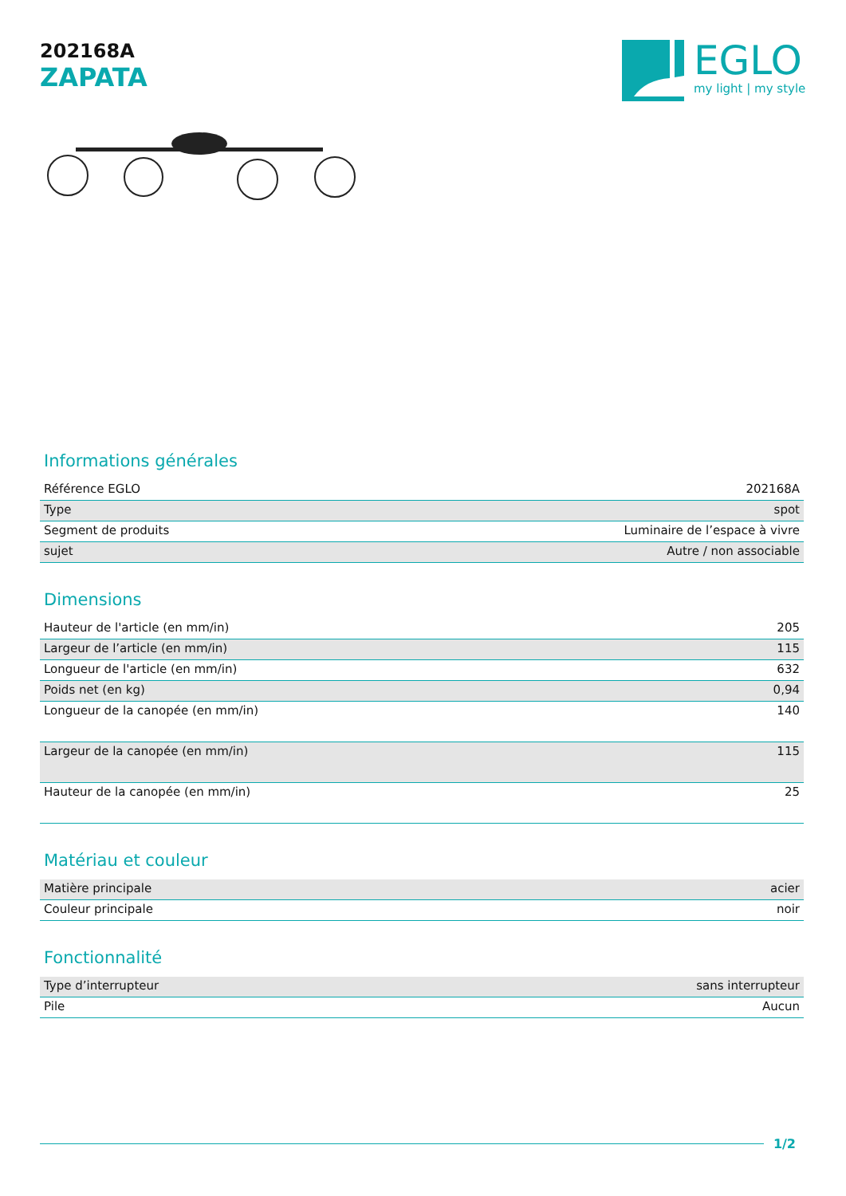202168A
ZAPATA
EGLO
my light | my style
Informations générales
| Référence EGLO | 202168A |
| Type | spot |
| Segment de produits | Luminaire de l’espace à vivre |
| sujet | Autre / non associable |
Dimensions
| Hauteur de l'article (en mm/in) | 205 |
| Largeur de l’article (en mm/in) | 115 |
| Longueur de l'article (en mm/in) | 632 |
| Poids net (en kg) | 0,94 |
| Longueur de la canopée (en mm/in) | 140 |
| Largeur de la canopée (en mm/in) | 115 |
| Hauteur de la canopée (en mm/in) | 25 |
Matériau et couleur
| Matière principale | acier |
| Couleur principale | noir |
Fonctionnalité
| Type d’interrupteur | sans interrupteur |
| Pile | Aucun |
1/2